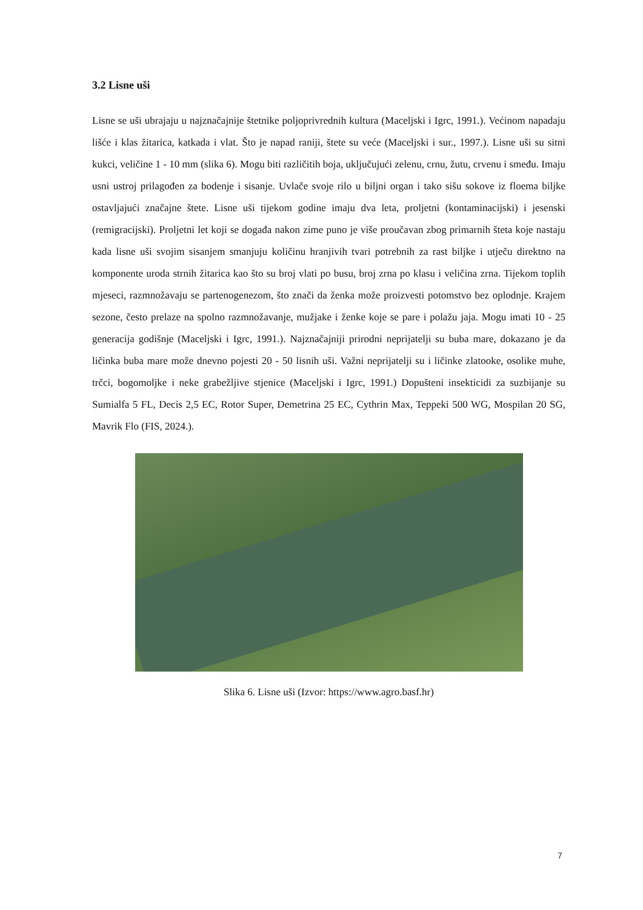3.2 Lisne uši
Lisne se uši ubrajaju u najznačajnije štetnike poljoprivrednih kultura (Maceljski i Igrc, 1991.). Većinom napadaju lišće i klas žitarica, katkada i vlat. Što je napad raniji, štete su veće (Maceljski i sur., 1997.). Lisne uši su sitni kukci, veličine 1 - 10 mm (slika 6). Mogu biti različitih boja, uključujući zelenu, crnu, žutu, crvenu i smeđu. Imaju usni ustroj prilagođen za bodenje i sisanje. Uvlače svoje rilo u biljni organ i tako sišu sokove iz floema biljke ostavljajući značajne štete. Lisne uši tijekom godine imaju dva leta, proljetni (kontaminacijski) i jesenski (remigracijski). Proljetni let koji se događa nakon zime puno je više proučavan zbog primarnih šteta koje nastaju kada lisne uši svojim sisanjem smanjuju količinu hranjivih tvari potrebnih za rast biljke i utječu direktno na komponente uroda strnih žitarica kao što su broj vlati po busu, broj zrna po klasu i veličina zrna. Tijekom toplih mjeseci, razmnožavaju se partenogenezom, što znači da ženka može proizvesti potomstvo bez oplodnje. Krajem sezone, često prelaze na spolno razmnožavanje, mužjake i ženke koje se pare i polažu jaja. Mogu imati 10 - 25 generacija godišnje (Maceljski i Igrc, 1991.). Najznačajniji prirodni neprijatelji su buba mare, dokazano je da ličinka buba mare može dnevno pojesti 20 - 50 lisnih uši. Važni neprijatelji su i ličinke zlatooke, osolike muhe, trčci, bogomoljke i neke grabežljive stjenice (Maceljski i Igrc, 1991.) Dopušteni insekticidi za suzbijanje su Sumialfa 5 FL, Decis 2,5 EC, Rotor Super, Demetrina 25 EC, Cythrin Max, Teppeki 500 WG, Mospilan 20 SG, Mavrik Flo (FIS, 2024.).
Slika 6. Lisne uši (Izvor: https://www.agro.basf.hr)
7